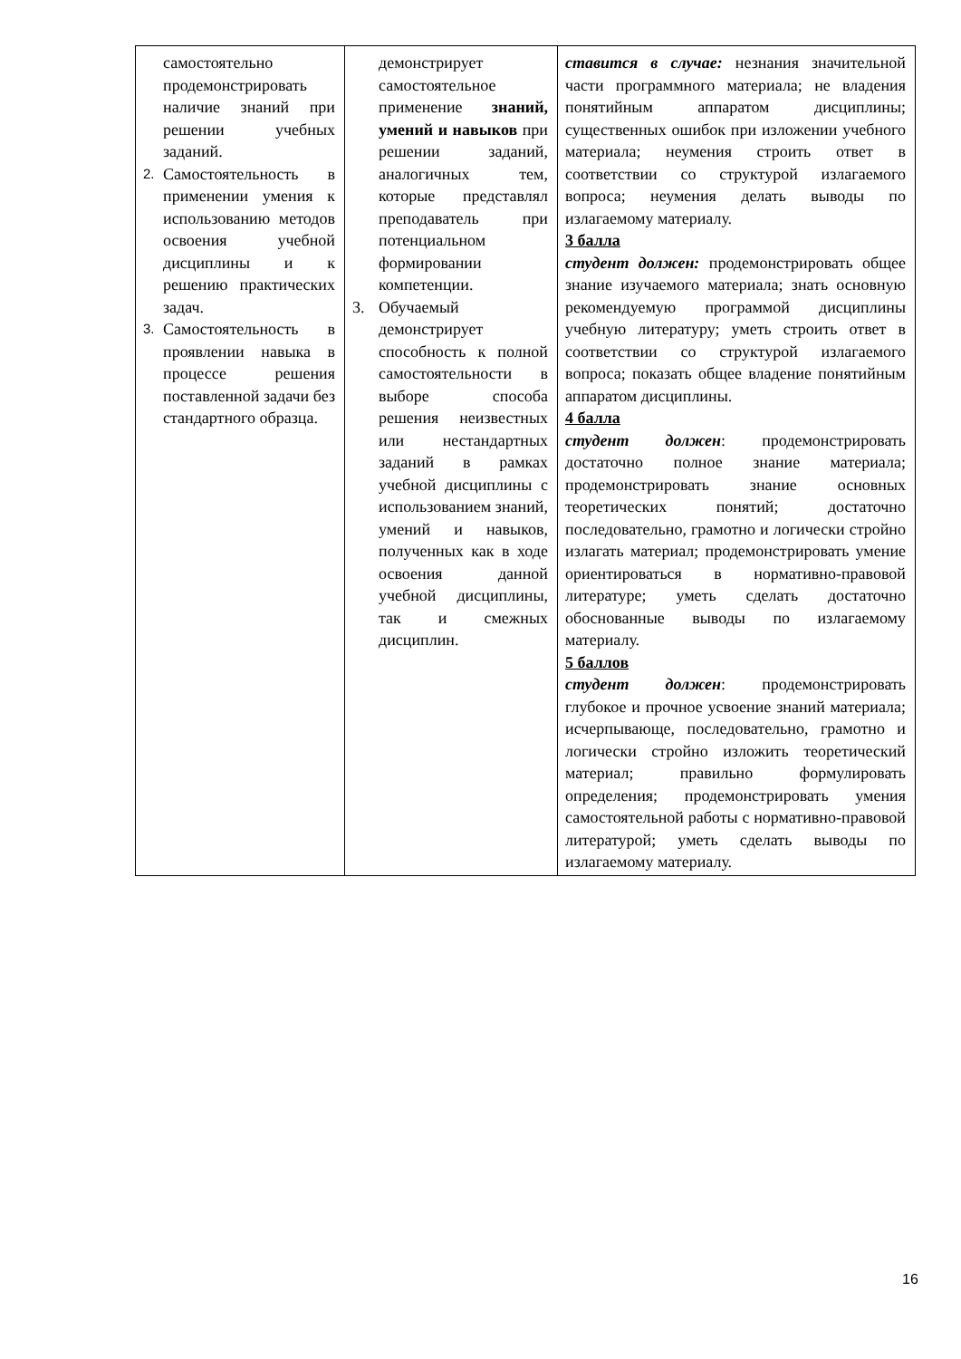| самостоятельно продемонстрировать наличие знаний при решении учебных заданий. 2. Самостоятельность в применении умения к использованию методов освоения учебной дисциплины и к решению практических задач. 3. Самостоятельность в проявлении навыка в процессе решения поставленной задачи без стандартного образца. | демонстрирует самостоятельное применение знаний, умений и навыков при решении заданий, аналогичных тем, которые представлял преподаватель при потенциальном формировании компетенции. 3. Обучаемый демонстрирует способность к полной самостоятельности в выборе способа решения неизвестных или нестандартных заданий в рамках учебной дисциплины с использованием знаний, умений и навыков, полученных как в ходе освоения данной учебной дисциплины, так и смежных дисциплин. | ставится в случае: незнания значительной части программного материала; не владения понятийным аппаратом дисциплины; существенных ошибок при изложении учебного материала; неумения строить ответ в соответствии со структурой излагаемого вопроса; неумения делать выводы по излагаемому материалу. 3 балла студент должен: продемонстрировать общее знание изучаемого материала; знать основную рекомендуемую программой дисциплины учебную литературу; уметь строить ответ в соответствии со структурой излагаемого вопроса; показать общее владение понятийным аппаратом дисциплины. 4 балла студент должен : продемонстрировать достаточно полное знание материала; продемонстрировать знание основных теоретических понятий; достаточно последовательно, грамотно и логически стройно излагать материал; продемонстрировать умение ориентироваться в нормативно-правовой литературе; уметь сделать достаточно обоснованные выводы по излагаемому материалу. 5 баллов студент должен : продемонстрировать глубокое и прочное усвоение знаний материала; исчерпывающе, последовательно, грамотно и логически стройно изложить теоретический материал; правильно формулировать определения; продемонстрировать умения самостоятельной работы с нормативно-правовой литературой; уметь сделать выводы по излагаемому материалу. |
16